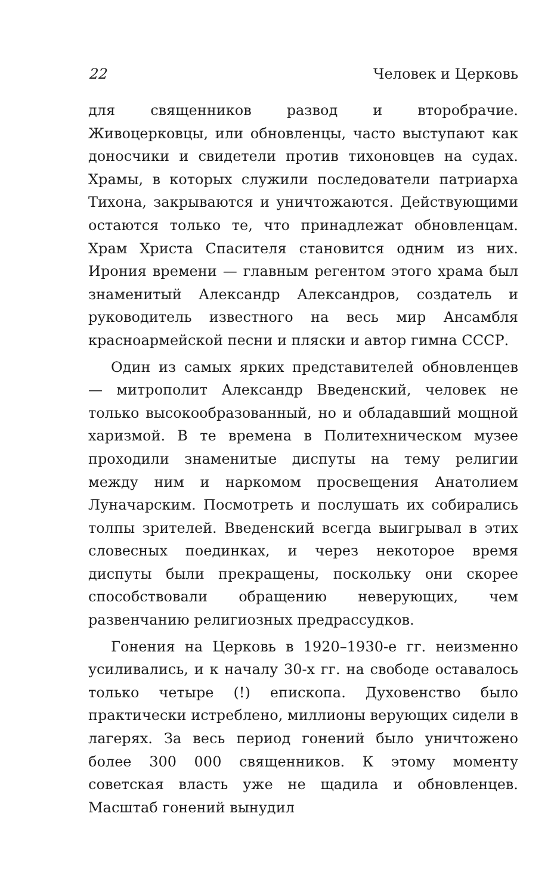22 Человек и Церковь
для священников развод и второбрачие. Живоцерковцы, или обновленцы, часто выступают как доносчики и свидетели против тихоновцев на судах. Храмы, в которых служили последователи патриарха Тихона, закрываются и уничтожаются. Действующими остаются только те, что принадлежат обновленцам. Храм Христа Спасителя становится одним из них. Ирония времени — главным регентом этого храма был знаменитый Александр Александров, создатель и руководитель известного на весь мир Ансамбля красноармейской песни и пляски и автор гимна СССР.
Один из самых ярких представителей обновленцев — митрополит Александр Введенский, человек не только высокообразованный, но и обладавший мощной харизмой. В те времена в Политехническом музее проходили знаменитые диспуты на тему религии между ним и наркомом просвещения Анатолием Луначарским. Посмотреть и послушать их собирались толпы зрителей. Введенский всегда выигрывал в этих словесных поединках, и через некоторое время диспуты были прекращены, поскольку они скорее способствовали обращению неверующих, чем развенчанию религиозных предрассудков.
Гонения на Церковь в 1920–1930-е гг. неизменно усиливались, и к началу 30-х гг. на свободе оставалось только четыре (!) епископа. Духовенство было практически истреблено, миллионы верующих сидели в лагерях. За весь период гонений было уничтожено более 300 000 священников. К этому моменту советская власть уже не щадила и обновленцев. Масштаб гонений вынудил